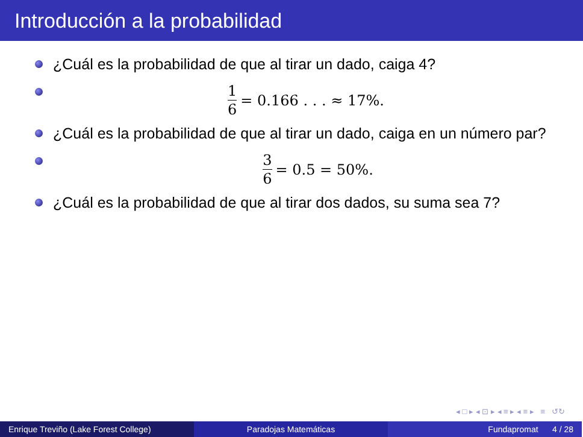Introducción a la probabilidad
¿Cuál es la probabilidad de que al tirar un dado, caiga 4?
1 6 = 0.166 . . . ≈ 17%.
¿Cuál es la probabilidad de que al tirar un dado, caiga en un número par?
3 6 = 0.5 = 50%.
¿Cuál es la probabilidad de que al tirar dos dados, su suma sea 7?
◂ □ ▸ ◂ ⊡ ▸ ◂ ≡ ▸ ◂ ≡ ▸ ≡ ↺↻
Enrique Treviño (Lake Forest College)
Paradojas Matemáticas Fundapromat 4 / 28